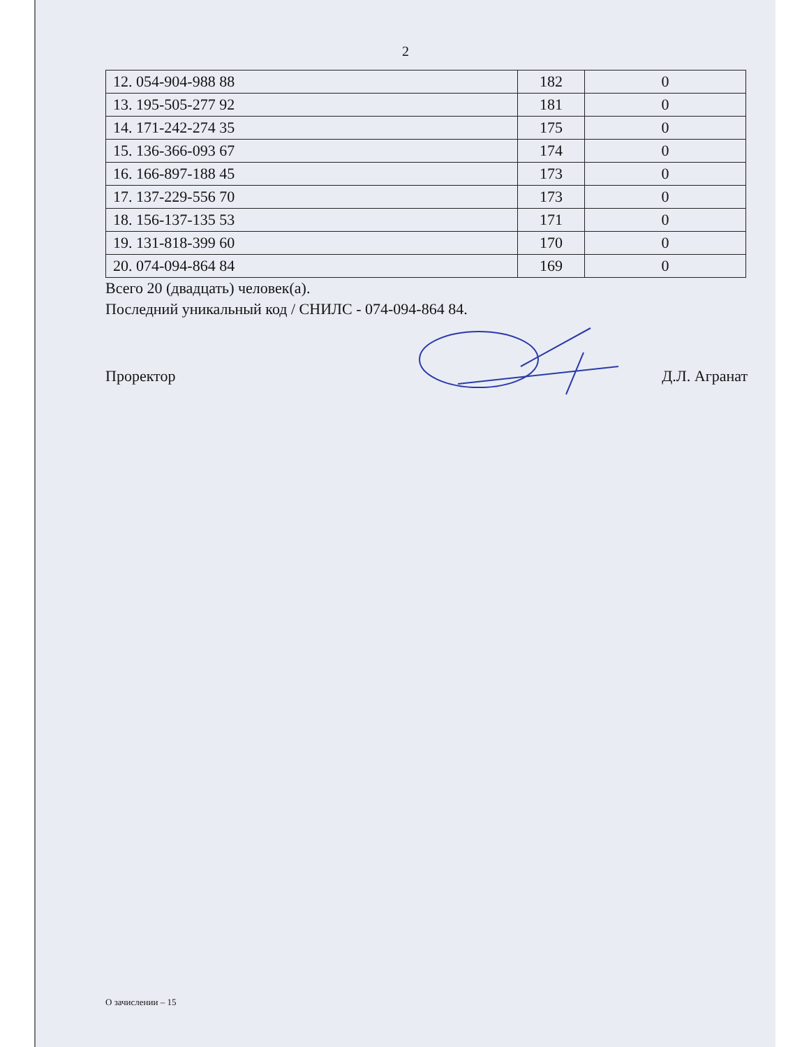2
| 12. 054-904-988 88 | 182 | 0 |
| 13. 195-505-277 92 | 181 | 0 |
| 14. 171-242-274 35 | 175 | 0 |
| 15. 136-366-093 67 | 174 | 0 |
| 16. 166-897-188 45 | 173 | 0 |
| 17. 137-229-556 70 | 173 | 0 |
| 18. 156-137-135 53 | 171 | 0 |
| 19. 131-818-399 60 | 170 | 0 |
| 20. 074-094-864 84 | 169 | 0 |
Всего 20 (двадцать) человек(а).
Последний уникальный код / СНИЛС - 074-094-864 84.
Проректор Д.Л. Агранат
О зачислении – 15